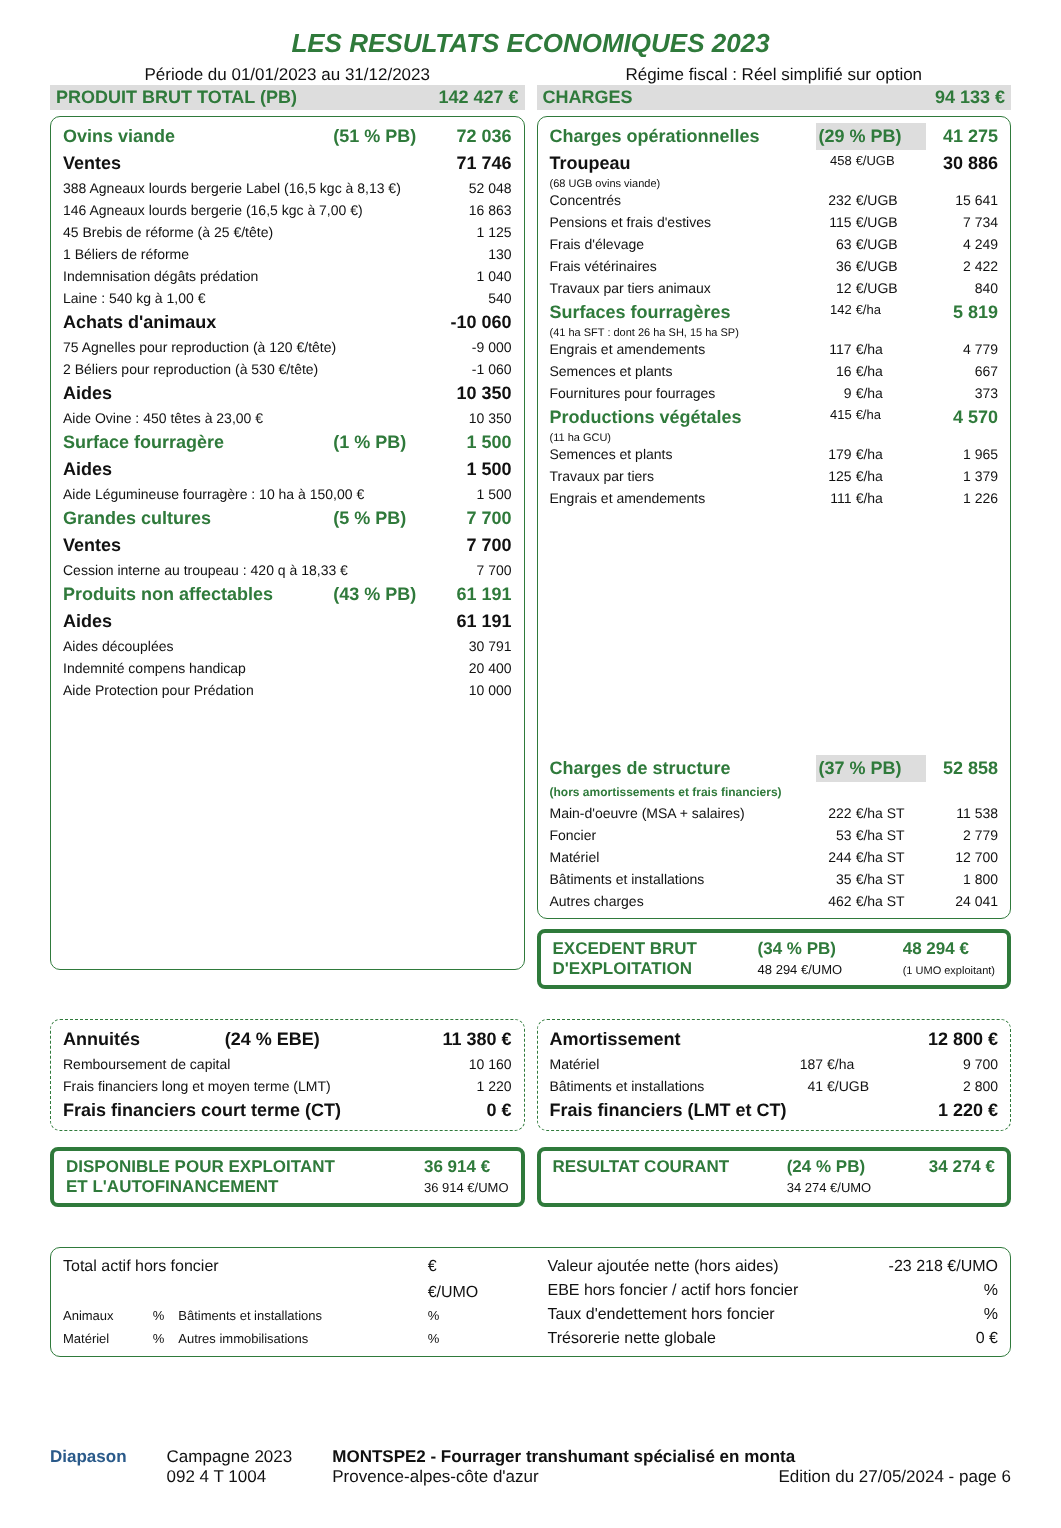LES RESULTATS ECONOMIQUES 2023
Période du 01/01/2023 au 31/12/2023
Régime fiscal : Réel simplifié sur option
PRODUIT BRUT TOTAL (PB) 142 427 €
| Ovins viande | (51 % PB) | 72 036 |
| Ventes | | 71 746 |
| 388 Agneaux lourds bergerie Label (16,5 kgc à 8,13 €) | | 52 048 |
| 146 Agneaux lourds bergerie (16,5 kgc à 7,00 €) | | 16 863 |
| 45 Brebis de réforme (à 25 €/tête) | | 1 125 |
| 1 Béliers de réforme | | 130 |
| Indemnisation dégâts prédation | | 1 040 |
| Laine : 540 kg à 1,00 € | | 540 |
| Achats d'animaux | | -10 060 |
| 75 Agnelles pour reproduction (à 120 €/tête) | | -9 000 |
| 2 Béliers pour reproduction (à 530 €/tête) | | -1 060 |
| Aides | | 10 350 |
| Aide Ovine : 450 têtes à 23,00 € | | 10 350 |
| Surface fourragère | (1 % PB) | 1 500 |
| Aides | | 1 500 |
| Aide Légumineuse fourragère : 10 ha à 150,00 € | | 1 500 |
| Grandes cultures | (5 % PB) | 7 700 |
| Ventes | | 7 700 |
| Cession interne au troupeau : 420 q à 18,33 € | | 7 700 |
| Produits non affectables | (43 % PB) | 61 191 |
| Aides | | 61 191 |
| Aides découplées | | 30 791 |
| Indemnité compens handicap | | 20 400 |
| Aide Protection pour Prédation | | 10 000 |
CHARGES 94 133 €
| Charges opérationnelles | (29 % PB) | | 41 275 |
| Troupeau | 458 | €/UGB | 30 886 |
| (68 UGB ovins viande) | | | |
| Concentrés | 232 | €/UGB | 15 641 |
| Pensions et frais d'estives | 115 | €/UGB | 7 734 |
| Frais d'élevage | 63 | €/UGB | 4 249 |
| Frais vétérinaires | 36 | €/UGB | 2 422 |
| Travaux par tiers animaux | 12 | €/UGB | 840 |
| Surfaces fourragères | 142 | €/ha | 5 819 |
| (41 ha SFT : dont 26 ha SH, 15 ha SP) | | | |
| Engrais et amendements | 117 | €/ha | 4 779 |
| Semences et plants | 16 | €/ha | 667 |
| Fournitures pour fourrages | 9 | €/ha | 373 |
| Productions végétales | 415 | €/ha | 4 570 |
| (11 ha GCU) | | | |
| Semences et plants | 179 | €/ha | 1 965 |
| Travaux par tiers | 125 | €/ha | 1 379 |
| Engrais et amendements | 111 | €/ha | 1 226 |
| Charges de structure | (37 % PB) | | 52 858 |
| (hors amortissements et frais financiers) | | | |
| Main-d'oeuvre (MSA + salaires) | 222 | €/ha ST | 11 538 |
| Foncier | 53 | €/ha ST | 2 779 |
| Matériel | 244 | €/ha ST | 12 700 |
| Bâtiments et installations | 35 | €/ha ST | 1 800 |
| Autres charges | 462 | €/ha ST | 24 041 |
EXCEDENT BRUT
D'EXPLOITATION (34 % PB)
48 294 €/UMO 48 294 €
(1 UMO exploitant)
| Annuités | (24 % EBE) | 11 380 € |
| Remboursement de capital | | 10 160 |
| Frais financiers long et moyen terme (LMT) | | 1 220 |
| Frais financiers court terme (CT) | | 0 € |
| Amortissement | | | 12 800 € |
| Matériel | 187 | €/ha | 9 700 |
| Bâtiments et installations | 41 | €/UGB | 2 800 |
| Frais financiers (LMT et CT) | | | 1 220 € |
DISPONIBLE POUR EXPLOITANT
ET L'AUTOFINANCEMENT 36 914 €
36 914 €/UMO
RESULTAT COURANT (24 % PB)
34 274 €/UMO 34 274 €
| Total actif hors foncier | | | | € |
| | | | | €/UMO |
| Animaux | % | Bâtiments et installations | | % |
| Matériel | % | Autres immobilisations | | % |
| Valeur ajoutée nette (hors aides) | -23 218 €/UMO |
| EBE hors foncier / actif hors foncier | % |
| Taux d'endettement hors foncier | % |
| Trésorerie nette globale | 0 € |
Diapason Campagne 2023
092 4 T 1004
MONTSPE2 - Fourrager transhumant spécialisé en monta
Provence-alpes-côte d'azur Edition du 27/05/2024 - page 6